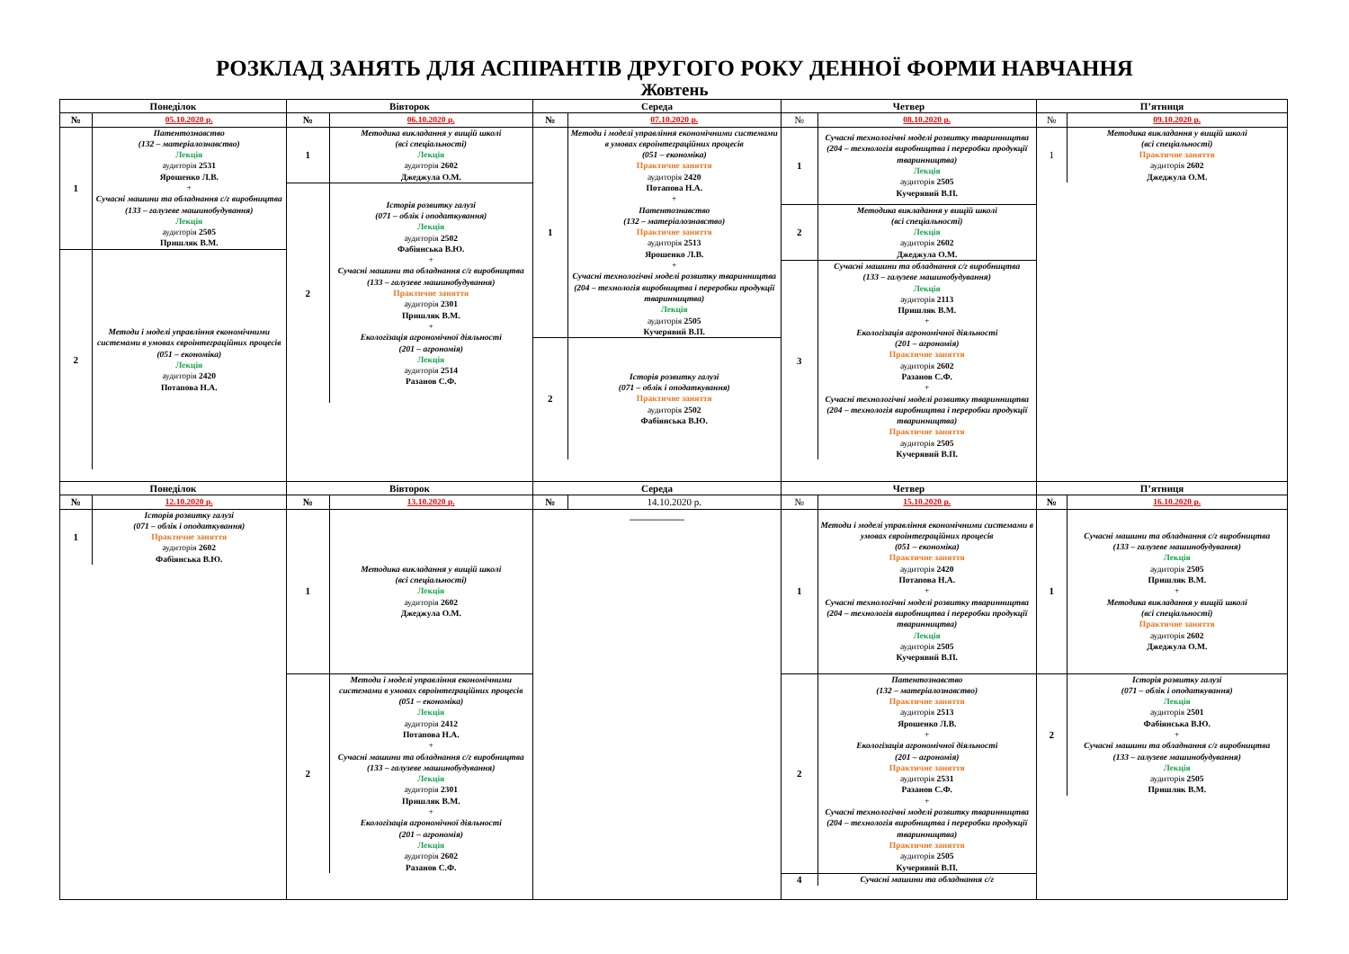РОЗКЛАД ЗАНЯТЬ ДЛЯ АСПІРАНТІВ ДРУГОГО РОКУ ДЕННОЇ ФОРМИ НАВЧАННЯ
Жовтень
| Понеділок | Вівторок | Середа | Четвер | П’ятниця |
| --- | --- | --- | --- | --- |
| / № / 05.10.2020 р. / / 1 / Патентознавство (132 – матеріалознавство) Лекція аудиторія 2531 Ярошенко Л.В. + Сучасні машини та обладнання с/г виробництва (133 – галузеве машинобудування) Лекція аудиторія 2505 Пришляк В.М. / / 2 / Методи і моделі управління економічними системами в умовах євроінтеграційних процесів (051 – економіка) Лекція аудиторія 2420 Потапова Н.А. / | / № / 06.10.2020 р. / / 1 / Методика викладання у вищій школі (всі спеціальності) Лекція аудиторія 2602 Джеджула О.М. / / 2 / Історія розвитку галузі (071 – облік і оподаткування) Лекція аудиторія 2502 Фабіянська В.Ю. + Сучасні машини та обладнання с/г виробництва (133 – галузеве машинобудування) Практичне заняття аудиторія 2301 Пришляк В.М. + Екологізація агрономічної діяльності (201 – агрономія) Лекція аудиторія 2514 Разанов С.Ф. / | / № / 07.10.2020 р. / / 1 / Методи і моделі управління економічними системами в умовах євроінтеграційних процесів (051 – економіка) Практичне заняття аудиторія 2420 Потапова Н.А. + Патентознавство (132 – матеріалознавство) Практичне заняття аудиторія 2513 Ярошенко Л.В. + Сучасні технологічні моделі розвитку тваринництва (204 – технологія виробництва і переробки продукції тваринництва) Лекція аудиторія 2505 Кучерявий В.П. / / 2 / Історія розвитку галузі (071 – облік і оподаткування) Практичне заняття аудиторія 2502 Фабіянська В.Ю. / | / № / 08.10.2020 р. / / 1 / Сучасні технологічні моделі розвитку тваринництва (204 – технологія виробництва і переробки продукції тваринництва) Лекція аудиторія 2505 Кучерявий В.П. / / 2 / Методика викладання у вищій школі (всі спеціальності) Лекція аудиторія 2602 Джеджула О.М. / / 3 / Сучасні машини та обладнання с/г виробництва (133 – галузеве машинобудування) Лекція аудиторія 2113 Пришляк В.М. + Екологізація агрономічної діяльності (201 – агрономія) Практичне заняття аудиторія 2602 Разанов С.Ф. + Сучасні технологічні моделі розвитку тваринництва (204 – технологія виробництва і переробки продукції тваринництва) Практичне заняття аудиторія 2505 Кучерявий В.П. / | / № / 09.10.2020 р. / / 1 / Методика викладання у вищій школі (всі спеціальності) Практичне заняття аудиторія 2602 Джеджула О.М. / |
| Понеділок | Вівторок | Середа | Четвер | П’ятниця |
| / № / 12.10.2020 р. / / 1 / Історія розвитку галузі (071 – облік і оподаткування) Практичне заняття аудиторія 2602 Фабіянська В.Ю. / | / № / 13.10.2020 р. / / 1 / Методика викладання у вищій школі (всі спеціальності) Лекція аудиторія 2602 Джеджула О.М. / / 2 / Методи і моделі управління економічними системами в умовах євроінтеграційних процесів (051 – економіка) Лекція аудиторія 2412 Потапова Н.А. + Сучасні машини та обладнання с/г виробництва (133 – галузеве машинобудування) Лекція аудиторія 2301 Пришляк В.М. + Екологізація агрономічної діяльності (201 – агрономія) Лекція аудиторія 2602 Разанов С.Ф. / | / № / 14.10.2020 р. / / ___________ / / | / № / 15.10.2020 р. / / 1 / Методи і моделі управління економічними системами в умовах євроінтеграційних процесів (051 – економіка) Практичне заняття аудиторія 2420 Потапова Н.А. + Сучасні технологічні моделі розвитку тваринництва (204 – технологія виробництва і переробки продукції тваринництва) Лекція аудиторія 2505 Кучерявий В.П. / / 2 / Патентознавство (132 – матеріалознавство) Практичне заняття аудиторія 2513 Ярошенко Л.В. + Екологізація агрономічної діяльності (201 – агрономія) Практичне заняття аудиторія 2531 Разанов С.Ф. + Сучасні технологічні моделі розвитку тваринництва (204 – технологія виробництва і переробки продукції тваринництва) Практичне заняття аудиторія 2505 Кучерявий В.П. / / 4 / Сучасні машини та обладнання с/г / | / № / 16.10.2020 р. / / 1 / Сучасні машини та обладнання с/г виробництва (133 – галузеве машинобудування) Лекція аудиторія 2505 Пришляк В.М. + Методика викладання у вищій школі (всі спеціальності) Практичне заняття аудиторія 2602 Джеджула О.М. / / 2 / Історія розвитку галузі (071 – облік і оподаткування) Лекція аудиторія 2501 Фабіянська В.Ю. + Сучасні машини та обладнання с/г виробництва (133 – галузеве машинобудування) Лекція аудиторія 2505 Пришляк В.М. / |